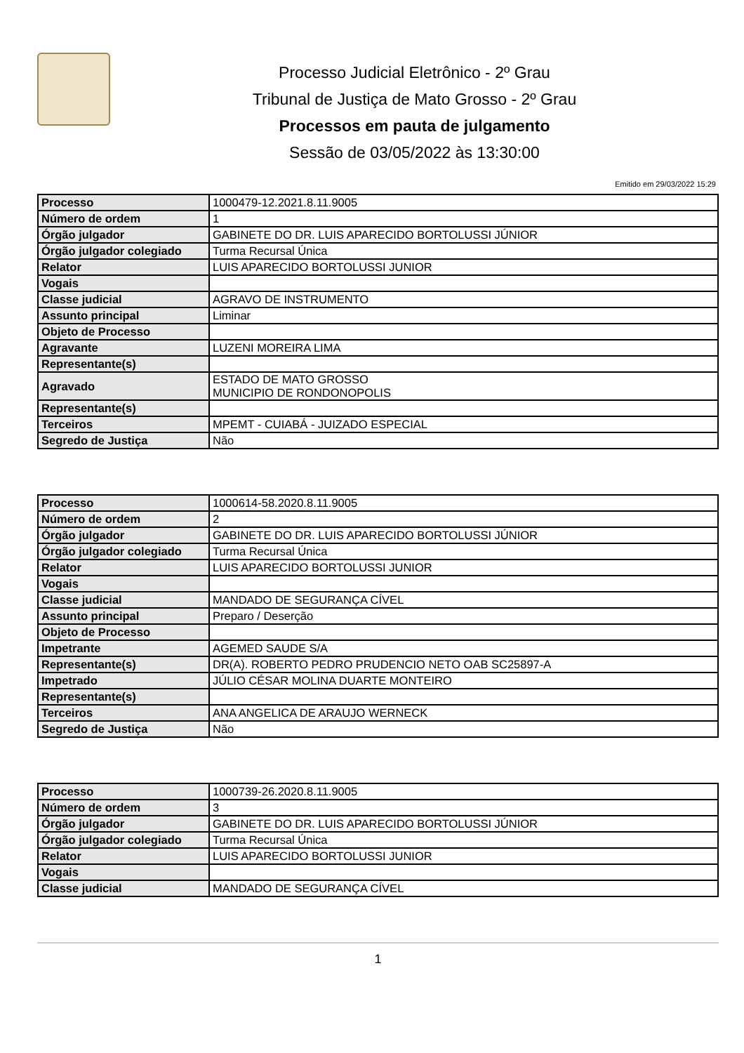Processo Judicial Eletrônico - 2º Grau
Tribunal de Justiça de Mato Grosso - 2º Grau
Processos em pauta de julgamento
Sessão de 03/05/2022 às 13:30:00
Emitido em 29/03/2022 15:29
| Processo | 1000479-12.2021.8.11.9005 |
| Número de ordem | 1 |
| Órgão julgador | GABINETE DO DR. LUIS APARECIDO BORTOLUSSI JÚNIOR |
| Órgão julgador colegiado | Turma Recursal Única |
| Relator | LUIS APARECIDO BORTOLUSSI JUNIOR |
| Vogais | |
| Classe judicial | AGRAVO DE INSTRUMENTO |
| Assunto principal | Liminar |
| Objeto de Processo | |
| Agravante | LUZENI MOREIRA LIMA |
| Representante(s) | |
| Agravado | ESTADO DE MATO GROSSO MUNICIPIO DE RONDONOPOLIS |
| Representante(s) | |
| Terceiros | MPEMT - CUIABÁ - JUIZADO ESPECIAL |
| Segredo de Justiça | Não |
| Processo | 1000614-58.2020.8.11.9005 |
| Número de ordem | 2 |
| Órgão julgador | GABINETE DO DR. LUIS APARECIDO BORTOLUSSI JÚNIOR |
| Órgão julgador colegiado | Turma Recursal Única |
| Relator | LUIS APARECIDO BORTOLUSSI JUNIOR |
| Vogais | |
| Classe judicial | MANDADO DE SEGURANÇA CÍVEL |
| Assunto principal | Preparo / Deserção |
| Objeto de Processo | |
| Impetrante | AGEMED SAUDE S/A |
| Representante(s) | DR(A). ROBERTO PEDRO PRUDENCIO NETO OAB SC25897-A |
| Impetrado | JÚLIO CÉSAR MOLINA DUARTE MONTEIRO |
| Representante(s) | |
| Terceiros | ANA ANGELICA DE ARAUJO WERNECK |
| Segredo de Justiça | Não |
| Processo | 1000739-26.2020.8.11.9005 |
| Número de ordem | 3 |
| Órgão julgador | GABINETE DO DR. LUIS APARECIDO BORTOLUSSI JÚNIOR |
| Órgão julgador colegiado | Turma Recursal Única |
| Relator | LUIS APARECIDO BORTOLUSSI JUNIOR |
| Vogais | |
| Classe judicial | MANDADO DE SEGURANÇA CÍVEL |
1